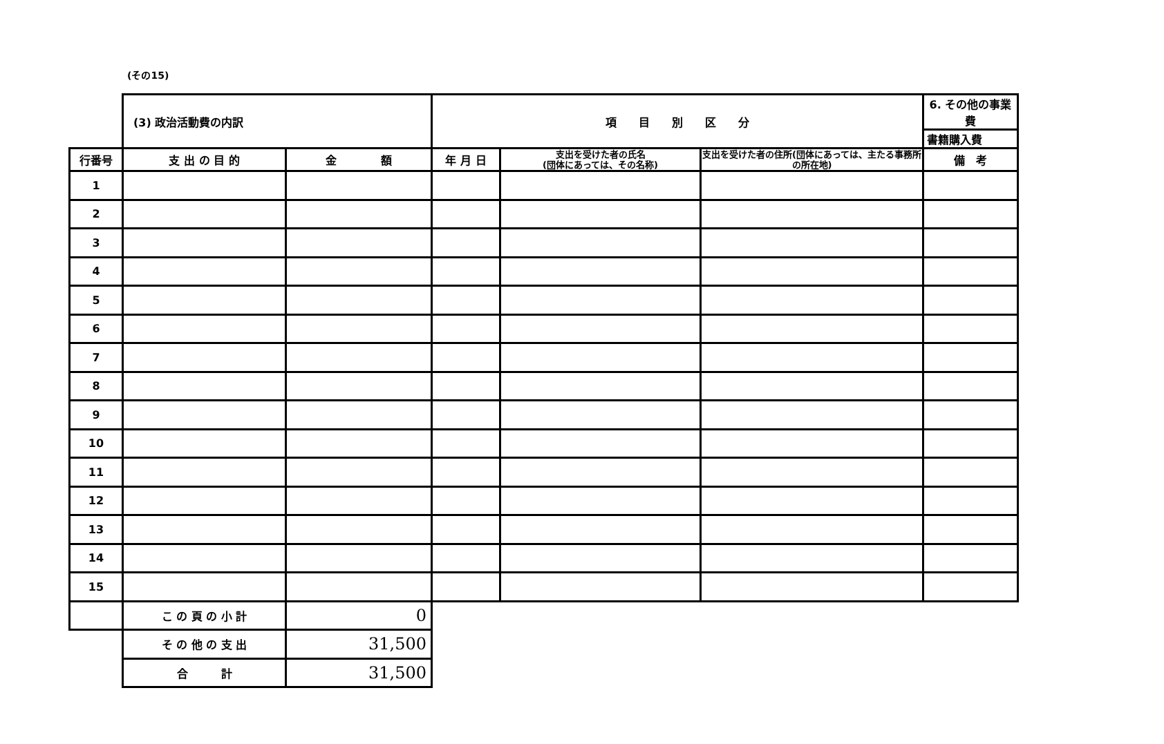(その15)
| | (3) 政治活動費の内訳 | | 項 目 別 区 分 | | | 6. その他の事業費 |
| | | | | | | 書籍購入費 |
| 行番号 | 支 出 の 目 的 | 金 額 | 年 月 日 | 支出を受けた者の氏名 (団体にあっては、その名称) | 支出を受けた者の住所(団体にあっては、主たる事務所の所在地) | 備 考 |
| 1 | | | | | | |
| 2 | | | | | | |
| 3 | | | | | | |
| 4 | | | | | | |
| 5 | | | | | | |
| 6 | | | | | | |
| 7 | | | | | | |
| 8 | | | | | | |
| 9 | | | | | | |
| 10 | | | | | | |
| 11 | | | | | | |
| 12 | | | | | | |
| 13 | | | | | | |
| 14 | | | | | | |
| 15 | | | | | | |
| | こ の 頁 の 小 計 | 0 | | | | |
| | そ の 他 の 支 出 | 31,500 | | | | |
| | 合 計 | 31,500 | | | | |